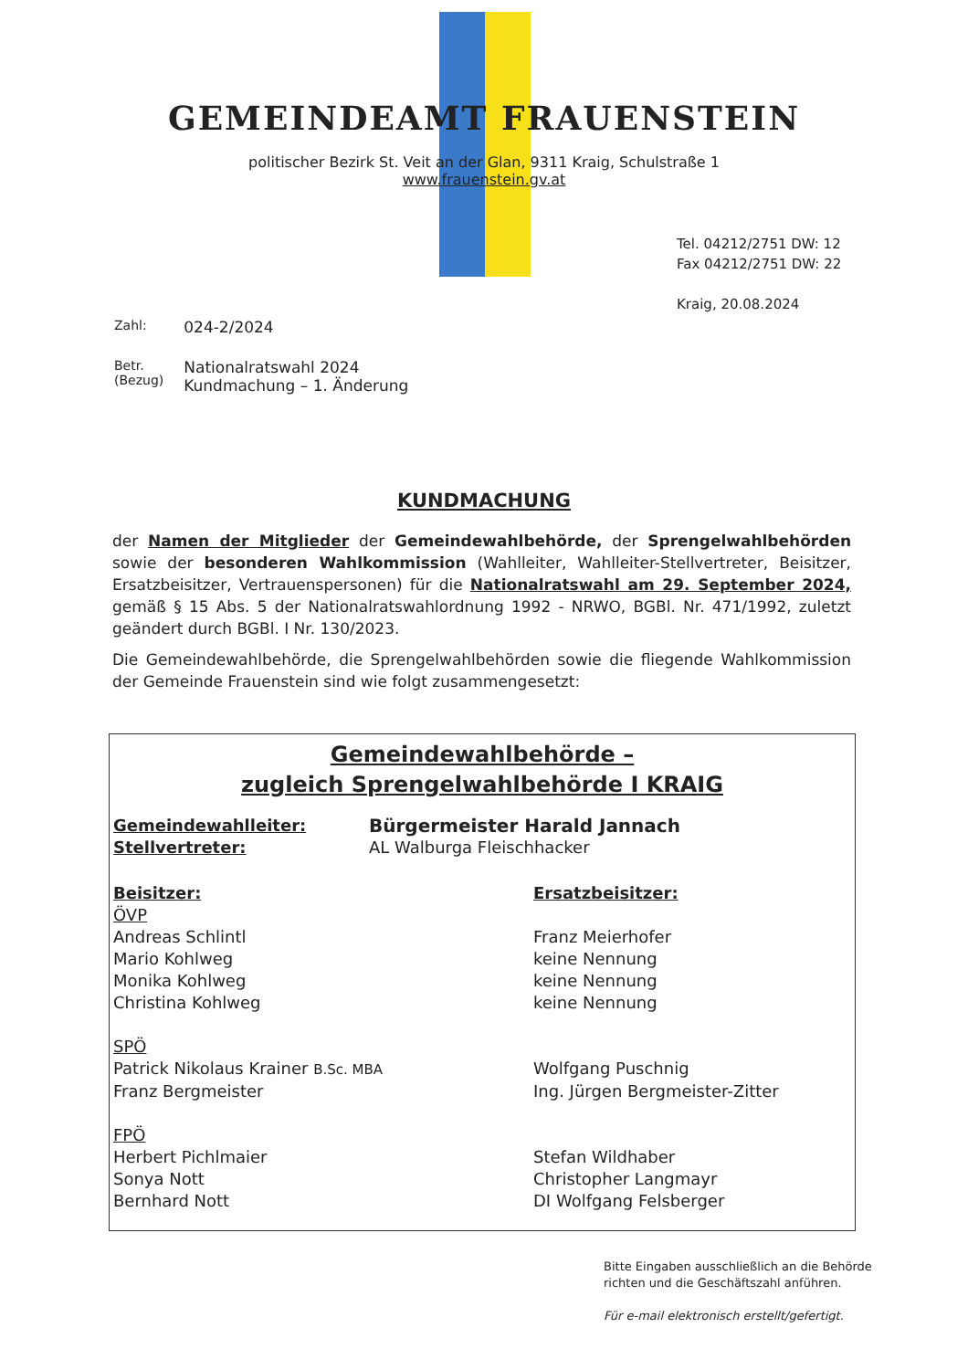GEMEINDEAMT FRAUENSTEIN
politischer Bezirk St. Veit an der Glan, 9311 Kraig, Schulstraße 1
www.frauenstein.gv.at
Tel. 04212/2751 DW: 12
Fax 04212/2751 DW: 22
Kraig, 20.08.2024
| Zahl: | 024-2/2024 |
| Betr. (Bezug) | Nationalratswahl 2024 Kundmachung – 1. Änderung |
KUNDMACHUNG
der Namen der Mitglieder der Gemeindewahlbehörde, der Sprengelwahlbehörden sowie der besonderen Wahlkommission (Wahlleiter, Wahlleiter-Stellvertreter, Beisitzer, Ersatzbeisitzer, Vertrauenspersonen) für die Nationalratswahl am 29. September 2024, gemäß § 15 Abs. 5 der Nationalratswahlordnung 1992 - NRWO, BGBl. Nr. 471/1992, zuletzt geändert durch BGBl. I Nr. 130/2023.
Die Gemeindewahlbehörde, die Sprengelwahlbehörden sowie die fliegende Wahlkommission der Gemeinde Frauenstein sind wie folgt zusammengesetzt:
Gemeindewahlbehörde –
zugleich Sprengelwahlbehörde I KRAIG
| Gemeindewahlleiter: | Bürgermeister Harald Jannach |
| Stellvertreter: | AL Walburga Fleischhacker |
| Beisitzer: | Ersatzbeisitzer: |
| ÖVP | |
| Andreas Schlintl | Franz Meierhofer |
| Mario Kohlweg | keine Nennung |
| Monika Kohlweg | keine Nennung |
| Christina Kohlweg | keine Nennung |
| SPÖ | |
| Patrick Nikolaus Krainer B.Sc. MBA | Wolfgang Puschnig |
| Franz Bergmeister | Ing. Jürgen Bergmeister-Zitter |
| FPÖ | |
| Herbert Pichlmaier | Stefan Wildhaber |
| Sonya Nott | Christopher Langmayr |
| Bernhard Nott | DI Wolfgang Felsberger |
Bitte Eingaben ausschließlich an die Behörde
richten und die Geschäftszahl anführen.
Für e-mail elektronisch erstellt/gefertigt.